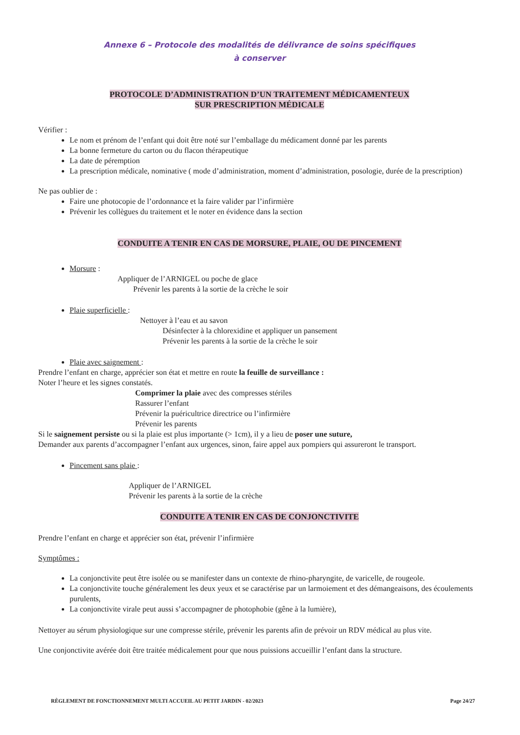Annexe 6 – Protocole des modalités de délivrance de soins spécifiques
à conserver
PROTOCOLE D’ADMINISTRATION D’UN TRAITEMENT MÉDICAMENTEUX
SUR PRESCRIPTION MÉDICALE
Vérifier :
Le nom et prénom de l’enfant qui doit être noté sur l’emballage du médicament donné par les parents
La bonne fermeture du carton ou du flacon thérapeutique
La date de péremption
La prescription médicale, nominative ( mode d’administration, moment d’administration, posologie, durée de la prescription)
Ne pas oublier de :
Faire une photocopie de l’ordonnance et la faire valider par l’infirmière
Prévenir les collègues du traitement et le noter en évidence dans la section
CONDUITE A TENIR EN CAS DE MORSURE, PLAIE, OU DE PINCEMENT
Morsure :
Appliquer de l’ARNIGEL ou poche de glace
Prévenir les parents à la sortie de la crèche le soir
Plaie superficielle :
Nettoyer à l’eau et au savon
Désinfecter à la chlorexidine et appliquer un pansement
Prévenir les parents à la sortie de la crèche le soir
Plaie avec saignement :
Prendre l’enfant en charge, apprécier son état et mettre en route la feuille de surveillance :
Noter l’heure et les signes constatés.
Comprimer la plaie avec des compresses stériles
Rassurer l’enfant
Prévenir la puéricultrice directrice ou l’infirmière
Prévenir les parents
Si le saignement persiste ou si la plaie est plus importante (> 1cm), il y a lieu de poser une suture,
Demander aux parents d’accompagner l’enfant aux urgences, sinon, faire appel aux pompiers qui assureront le transport.
Pincement sans plaie :
Appliquer de l’ARNIGEL
Prévenir les parents à la sortie de la crèche
CONDUITE A TENIR EN CAS DE CONJONCTIVITE
Prendre l’enfant en charge et apprécier son état, prévenir l’infirmière
Symptômes :
La conjonctivite peut être isolée ou se manifester dans un contexte de rhino-pharyngite, de varicelle, de rougeole.
La conjonctivite touche généralement les deux yeux et se caractérise par un larmoiement et des démangeaisons, des écoulements purulents,
La conjonctivite virale peut aussi s’accompagner de photophobie (gêne à la lumière),
Nettoyer au sérum physiologique sur une compresse stérile, prévenir les parents afin de prévoir un RDV médical au plus vite.
Une conjonctivite avérée doit être traitée médicalement pour que nous puissions accueillir l’enfant dans la structure.
RÈGLEMENT DE FONCTIONNEMENT MULTI ACCUEIL AU PETIT JARDIN - 02/2023 Page 24/27